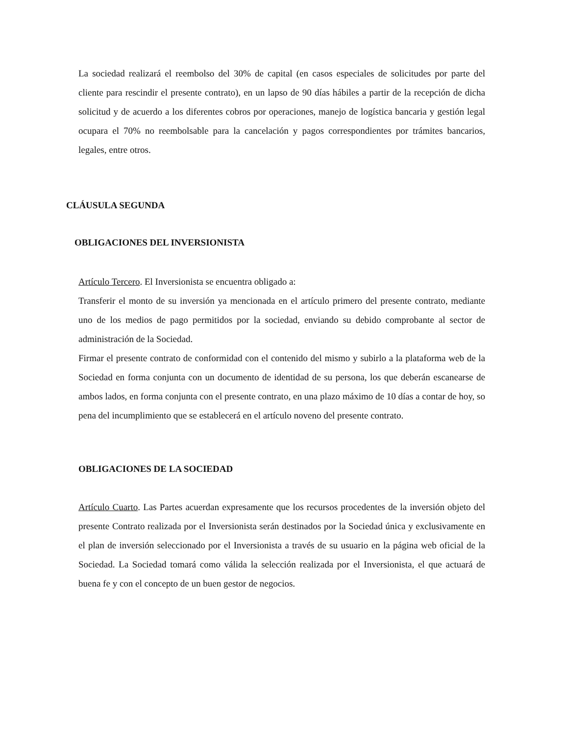La sociedad realizará el reembolso del 30% de capital (en casos especiales de solicitudes por parte del cliente para rescindir el presente contrato), en un lapso de 90 días hábiles a partir de la recepción de dicha solicitud y de acuerdo a los diferentes cobros por operaciones, manejo de logística bancaria y gestión legal ocupara el 70% no reembolsable para la cancelación y pagos correspondientes por trámites bancarios, legales, entre otros.
CLÁUSULA SEGUNDA
OBLIGACIONES DEL INVERSIONISTA
Artículo Tercero. El Inversionista se encuentra obligado a:
Transferir el monto de su inversión ya mencionada en el artículo primero del presente contrato, mediante uno de los medios de pago permitidos por la sociedad, enviando su debido comprobante al sector de administración de la Sociedad.
Firmar el presente contrato de conformidad con el contenido del mismo y subirlo a la plataforma web de la Sociedad en forma conjunta con un documento de identidad de su persona, los que deberán escanearse de ambos lados, en forma conjunta con el presente contrato, en una plazo máximo de 10 días a contar de hoy, so pena del incumplimiento que se establecerá en el artículo noveno del presente contrato.
OBLIGACIONES DE LA SOCIEDAD
Artículo Cuarto. Las Partes acuerdan expresamente que los recursos procedentes de la inversión objeto del presente Contrato realizada por el Inversionista serán destinados por la Sociedad única y exclusivamente en el plan de inversión seleccionado por el Inversionista a través de su usuario en la página web oficial de la Sociedad. La Sociedad tomará como válida la selección realizada por el Inversionista, el que actuará de buena fe y con el concepto de un buen gestor de negocios.